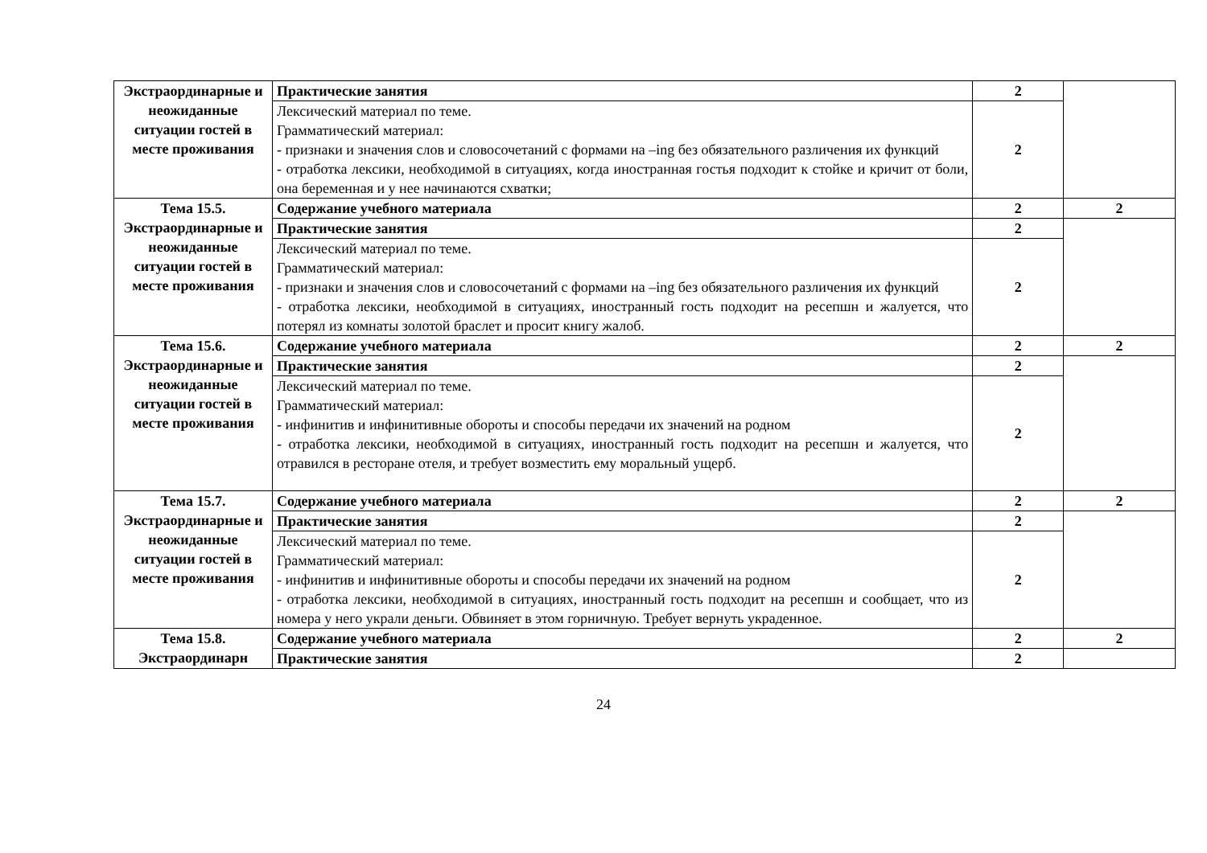| Экстраординарные и неожиданные ситуации гостей в месте проживания | Практические занятия | 2 | |
| | Лексический материал по теме. Грамматический материал: - признаки и значения слов и словосочетаний с формами на –ing без обязательного различения их функций - отработка лексики, необходимой в ситуациях, когда иностранная гостья подходит к стойке и кричит от боли, она беременная и у нее начинаются схватки; | 2 | |
| Тема 15.5. Экстраординарные и неожиданные ситуации гостей в месте проживания | Содержание учебного материала | 2 | 2 |
| | Практические занятия | 2 | |
| | Лексический материал по теме. Грамматический материал: - признаки и значения слов и словосочетаний с формами на –ing без обязательного различения их функций - отработка лексики, необходимой в ситуациях, иностранный гость подходит на ресепшн и жалуется, что потерял из комнаты золотой браслет и просит книгу жалоб. | 2 | |
| Тема 15.6. Экстраординарные и неожиданные ситуации гостей в месте проживания | Содержание учебного материала | 2 | 2 |
| | Практические занятия | 2 | |
| | Лексический материал по теме. Грамматический материал: - инфинитив и инфинитивные обороты и способы передачи их значений на родном - отработка лексики, необходимой в ситуациях, иностранный гость подходит на ресепшн и жалуется, что отравился в ресторане отеля, и требует возместить ему моральный ущерб. | 2 | |
| Тема 15.7. Экстраординарные и неожиданные ситуации гостей в месте проживания | Содержание учебного материала | 2 | 2 |
| | Практические занятия | 2 | |
| | Лексический материал по теме. Грамматический материал: - инфинитив и инфинитивные обороты и способы передачи их значений на родном - отработка лексики, необходимой в ситуациях, иностранный гость подходит на ресепшн и сообщает, что из номера у него украли деньги. Обвиняет в этом горничную. Требует вернуть украденное. | 2 | |
| Тема 15.8. Экстраординарн | Содержание учебного материала | 2 | 2 |
| | Практические занятия | 2 | |
24